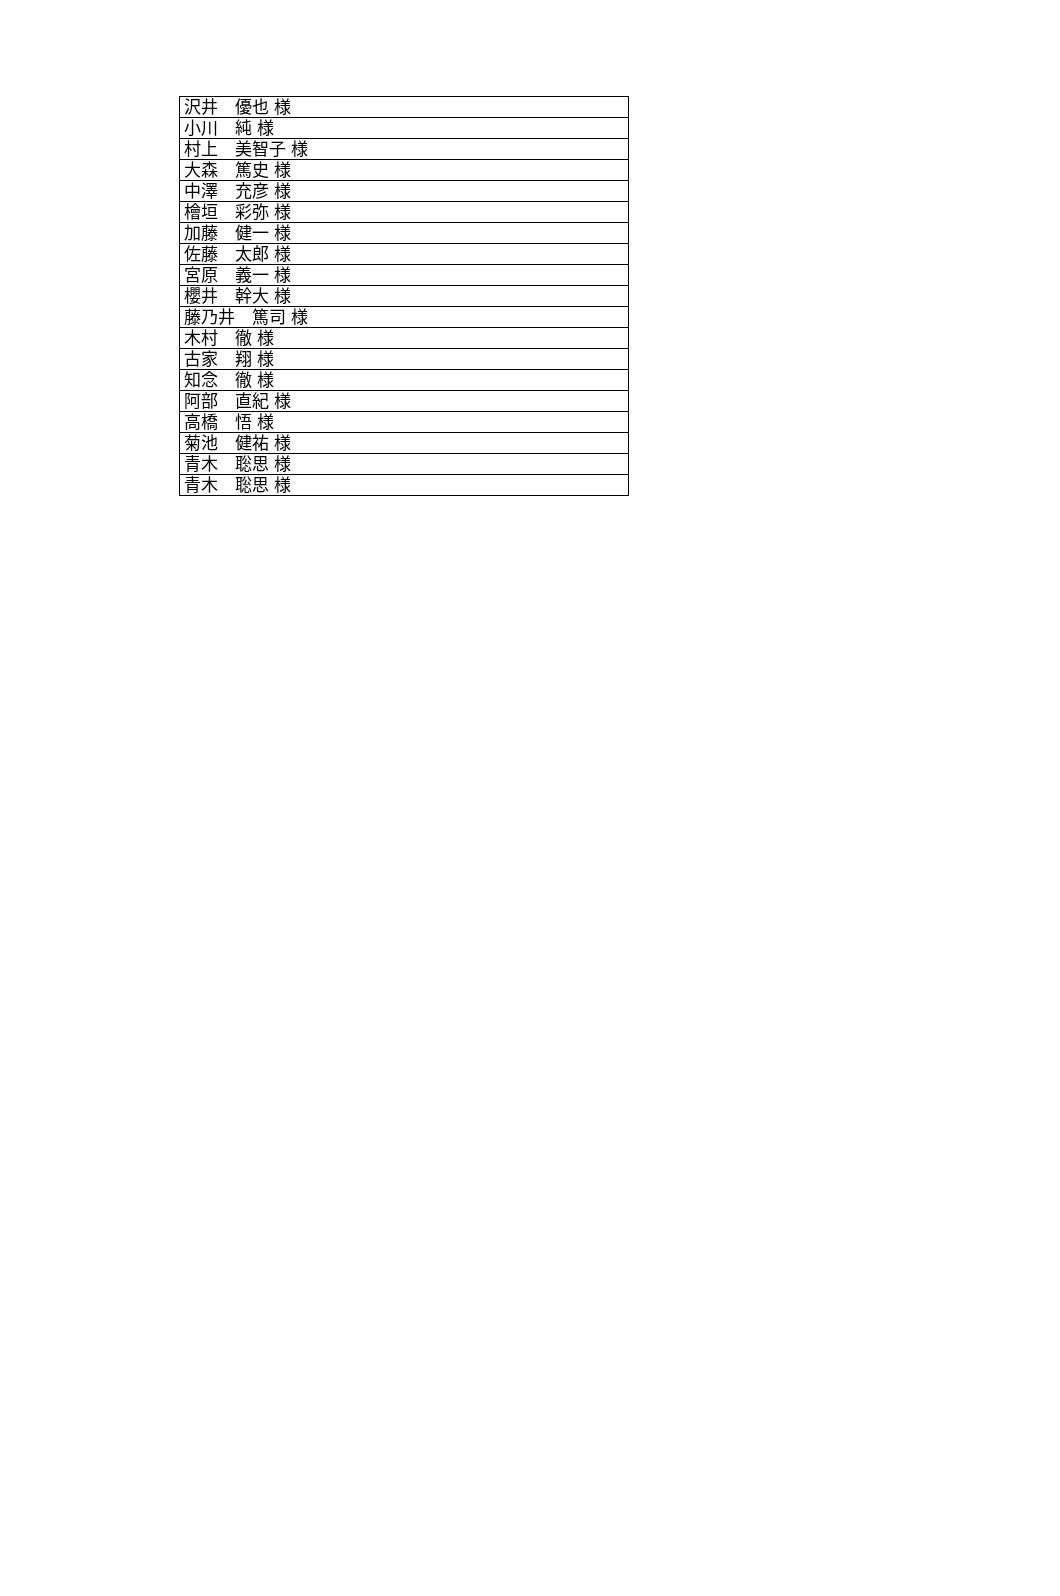| 沢井 優也 様 |
| 小川 純 様 |
| 村上 美智子 様 |
| 大森 篤史 様 |
| 中澤 充彦 様 |
| 檜垣 彩弥 様 |
| 加藤 健一 様 |
| 佐藤 太郎 様 |
| 宮原 義一 様 |
| 櫻井 幹大 様 |
| 藤乃井 篤司 様 |
| 木村 徹 様 |
| 古家 翔 様 |
| 知念 徹 様 |
| 阿部 直紀 様 |
| 高橋 悟 様 |
| 菊池 健祐 様 |
| 青木 聡思 様 |
| 青木 聡思 様 |